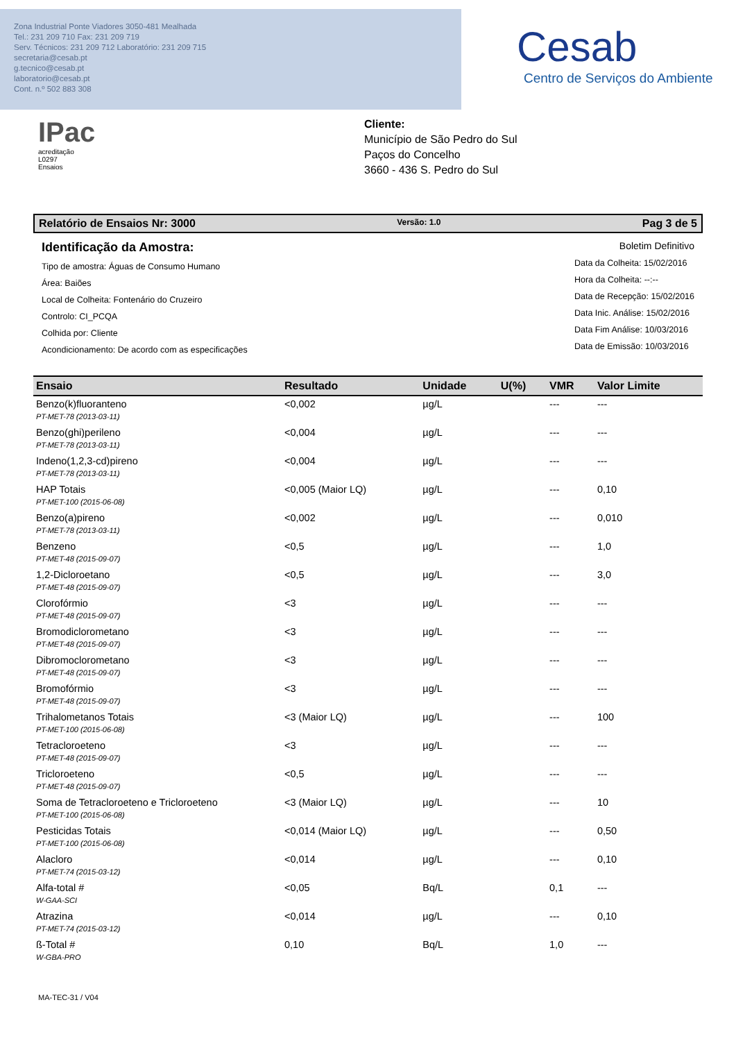Zona Industrial Ponte Viadores 3050-481 Mealhada
Tel.: 231 209 710 Fax: 231 209 719
Serv. Técnicos: 231 209 712 Laboratório: 231 209 715
secretaria@cesab.pt
g.tecnico@cesab.pt
laboratorio@cesab.pt
Cont. n.º 502 883 308
Cesab
Centro de Serviços do Ambiente
IPac
acreditação
L0297
Ensaios
Cliente:
Município de São Pedro do Sul
Paços do Concelho
3660 - 436 S. Pedro do Sul
Relatório de Ensaios Nr: 3000 Versão: 1.0 Pag 3 de 5
Identificação da Amostra:
Tipo de amostra: Águas de Consumo Humano
Área: Baiões
Local de Colheita: Fontenário do Cruzeiro
Controlo: CI_PCQA
Colhida por: Cliente
Acondicionamento: De acordo com as especificações
Boletim Definitivo
Data da Colheita: 15/02/2016
Hora da Colheita: --:--
Data de Recepção: 15/02/2016
Data Inic. Análise: 15/02/2016
Data Fim Análise: 10/03/2016
Data de Emissão: 10/03/2016
| Ensaio | Resultado | Unidade | U(%) | VMR | Valor Limite |
| --- | --- | --- | --- | --- | --- |
| Benzo(k)fluoranteno PT-MET-78 (2013-03-11) | <0,002 | µg/L | | --- | --- |
| Benzo(ghi)perileno PT-MET-78 (2013-03-11) | <0,004 | µg/L | | --- | --- |
| Indeno(1,2,3-cd)pireno PT-MET-78 (2013-03-11) | <0,004 | µg/L | | --- | --- |
| HAP Totais PT-MET-100 (2015-06-08) | <0,005 (Maior LQ) | µg/L | | --- | 0,10 |
| Benzo(a)pireno PT-MET-78 (2013-03-11) | <0,002 | µg/L | | --- | 0,010 |
| Benzeno PT-MET-48 (2015-09-07) | <0,5 | µg/L | | --- | 1,0 |
| 1,2-Dicloroetano PT-MET-48 (2015-09-07) | <0,5 | µg/L | | --- | 3,0 |
| Clorofórmio PT-MET-48 (2015-09-07) | <3 | µg/L | | --- | --- |
| Bromodiclorometano PT-MET-48 (2015-09-07) | <3 | µg/L | | --- | --- |
| Dibromoclorometano PT-MET-48 (2015-09-07) | <3 | µg/L | | --- | --- |
| Bromofórmio PT-MET-48 (2015-09-07) | <3 | µg/L | | --- | --- |
| Trihalometanos Totais PT-MET-100 (2015-06-08) | <3 (Maior LQ) | µg/L | | --- | 100 |
| Tetracloroeteno PT-MET-48 (2015-09-07) | <3 | µg/L | | --- | --- |
| Tricloroeteno PT-MET-48 (2015-09-07) | <0,5 | µg/L | | --- | --- |
| Soma de Tetracloroeteno e Tricloroeteno PT-MET-100 (2015-06-08) | <3 (Maior LQ) | µg/L | | --- | 10 |
| Pesticidas Totais PT-MET-100 (2015-06-08) | <0,014 (Maior LQ) | µg/L | | --- | 0,50 |
| Alacloro PT-MET-74 (2015-03-12) | <0,014 | µg/L | | --- | 0,10 |
| Alfa-total # W-GAA-SCI | <0,05 | Bq/L | | 0,1 | --- |
| Atrazina PT-MET-74 (2015-03-12) | <0,014 | µg/L | | --- | 0,10 |
| ß-Total # W-GBA-PRO | 0,10 | Bq/L | | 1,0 | --- |
MA-TEC-31 / V04